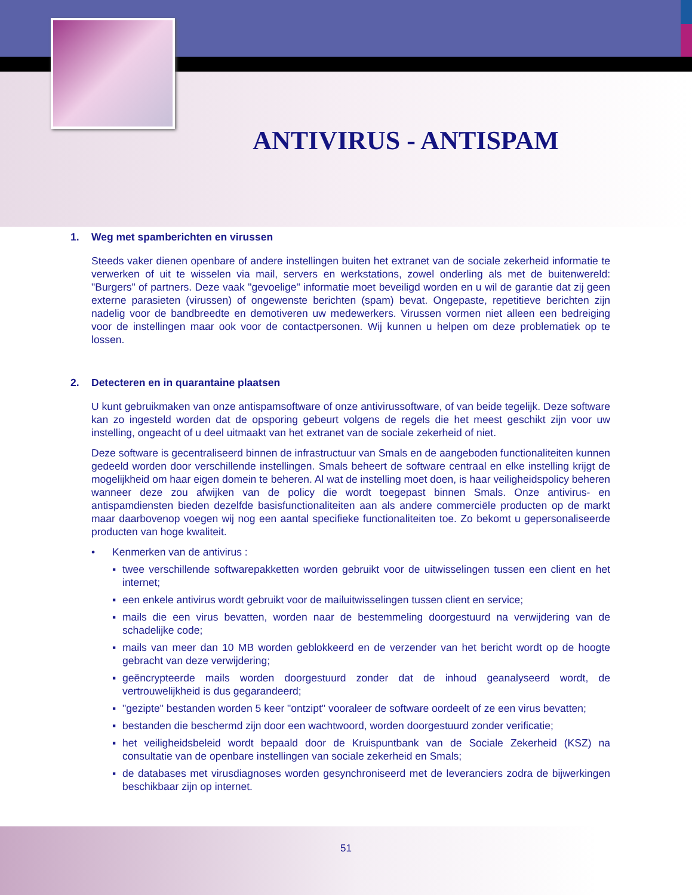ANTIVIRUS - ANTISPAM
1. Weg met spamberichten en virussen
Steeds vaker dienen openbare of andere instellingen buiten het extranet van de sociale zekerheid informatie te verwerken of uit te wisselen via mail, servers en werkstations, zowel onderling als met de buitenwereld: "Burgers" of partners. Deze vaak "gevoelige" informatie moet beveiligd worden en u wil de garantie dat zij geen externe parasieten (virussen) of ongewenste berichten (spam) bevat. Ongepaste, repetitieve berichten zijn nadelig voor de bandbreedte en demotiveren uw medewerkers. Virussen vormen niet alleen een bedreiging voor de instellingen maar ook voor de contactpersonen. Wij kunnen u helpen om deze problematiek op te lossen.
2. Detecteren en in quarantaine plaatsen
U kunt gebruikmaken van onze antispamsoftware of onze antivirussoftware, of van beide tegelijk. Deze software kan zo ingesteld worden dat de opsporing gebeurt volgens de regels die het meest geschikt zijn voor uw instelling, ongeacht of u deel uitmaakt van het extranet van de sociale zekerheid of niet.
Deze software is gecentraliseerd binnen de infrastructuur van Smals en de aangeboden functionaliteiten kunnen gedeeld worden door verschillende instellingen. Smals beheert de software centraal en elke instelling krijgt de mogelijkheid om haar eigen domein te beheren. Al wat de instelling moet doen, is haar veiligheidspolicy beheren wanneer deze zou afwijken van de policy die wordt toegepast binnen Smals. Onze antivirus- en antispamdiensten bieden dezelfde basisfunctionaliteiten aan als andere commerciële producten op de markt maar daarbovenop voegen wij nog een aantal specifieke functionaliteiten toe. Zo bekomt u gepersonaliseerde producten van hoge kwaliteit.
• Kenmerken van de antivirus :
▪ twee verschillende softwarepakketten worden gebruikt voor de uitwisselingen tussen een client en het internet;
▪ een enkele antivirus wordt gebruikt voor de mailuitwisselingen tussen client en service;
▪ mails die een virus bevatten, worden naar de bestemmeling doorgestuurd na verwijdering van de schadelijke code;
▪ mails van meer dan 10 MB worden geblokkeerd en de verzender van het bericht wordt op de hoogte gebracht van deze verwijdering;
▪ geëncrypteerde mails worden doorgestuurd zonder dat de inhoud geanalyseerd wordt, de vertrouwelijkheid is dus gegarandeerd;
▪ "gezipte" bestanden worden 5 keer "ontzipt" vooraleer de software oordeelt of ze een virus bevatten;
▪ bestanden die beschermd zijn door een wachtwoord, worden doorgestuurd zonder verificatie;
▪ het veiligheidsbeleid wordt bepaald door de Kruispuntbank van de Sociale Zekerheid (KSZ) na consultatie van de openbare instellingen van sociale zekerheid en Smals;
▪ de databases met virusdiagnoses worden gesynchroniseerd met de leveranciers zodra de bijwerkingen beschikbaar zijn op internet.
51